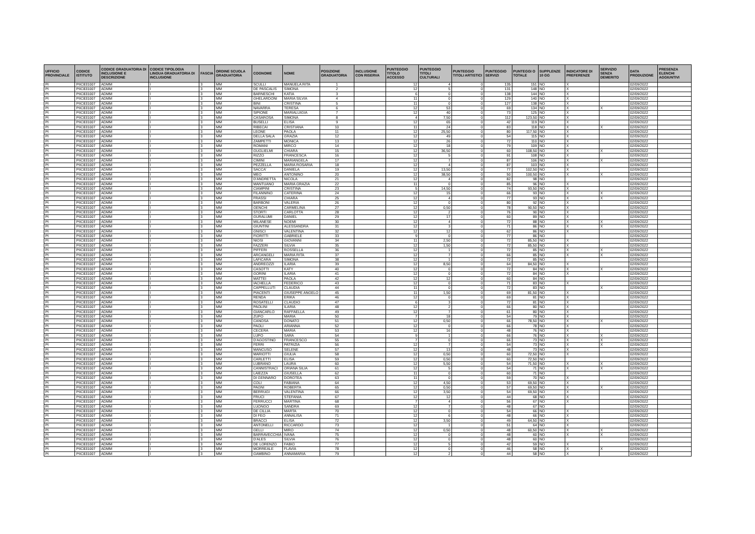| UFFICIO PROVINCIALE | CODICE ISTITUTO | CODICE GRADUATORIA DI INCLUSIONE E DESCRIZIONE | CODICE TIPOLOGIA LINGUA GRADUATORIA DI INCLUSIONE | FASCIA | ORDINE SCUOLA GRADUATORIA | COGNOME | NOME | POSIZIONE GRADUATORIA | INCLUSIONE CON RISERVA | PUNTEGGIO TITOLO ACCESSO | PUNTEGGIO TITOLI CULTURALI | PUNTEGGIO TITOLI ARTISTICI | PUNTEGGIO SERVIZI | PUNTEGGI O TOTALE | SUPPLENZE 10 GG | INDICATORE DI PREFERENZE | SERVIZIO SENZA DEMERITO | DATA PRODUZIONE | PRESENZA ELENCHI AGGIUNTIVI |
| --- | --- | --- | --- | --- | --- | --- | --- | --- | --- | --- | --- | --- | --- | --- | --- | --- | --- | --- | --- |
| PI | PIIC831007 | ADMM | I | 3 | MM | SCULLI | MANUELA RITA | 1 | | 12 | 4 | 0 | 135 | 151 | NO | X | | 02/09/2022 | |
| PI | PIIC831007 | ADMM | I | 3 | MM | DE PASCALIS | SIMONA | 2 | | 12 | 5 | 0 | 131 | 148 | NO | X | | 02/09/2022 | |
| PI | PIIC831007 | ADMM | I | 3 | MM | BARNESCHI | KATIA | 3 | | 6 | 0 | 0 | 138 | 144 | NO | X | | 02/09/2022 | |
| PI | PIIC831007 | ADMM | I | 3 | MM | GHELARDONI | MARIA SILVIA | 4 | | 11 | 0 | 0 | 129 | 140 | NO | X | | 02/09/2022 | |
| PI | PIIC831007 | ADMM | I | 3 | MM | BINI | CRISTINA | 5 | | 11 | 0 | 0 | 127 | 138 | NO | X | | 02/09/2022 | |
| PI | PIIC831007 | ADMM | I | 3 | MM | NAVARRA | TERESA | 6 | | 12 | 53 | 0 | 69 | 134 | NO | X | X | 02/09/2022 | |
| PI | PIIC831007 | ADMM | I | 3 | MM | SIPIONE | MARIALUIGIA | 7 | | 12 | 40 | 0 | 73 | 125 | NO | X | | 02/09/2022 | |
| PI | PIIC831007 | ADMM | I | 3 | MM | CASAROSA | SIMONA | 8 | | 4 | 7,50 | 0 | 112 | 123,50 | NO | X | | 02/09/2022 | |
| PI | PIIC831007 | ADMM | I | 3 | MM | BUSELLI | ELISA | 9 | | 12 | 65 | 0 | 42 | 119 | NO | X | | 02/09/2022 | |
| PI | PIIC831007 | ADMM | I | 3 | MM | RIBECAI | CRISTIANA | 10 | | 11 | 24 | 0 | 83 | 118 | NO | X | X | 02/09/2022 | |
| PI | PIIC831007 | ADMM | I | 3 | MM | LEONE | PAOLA | 11 | | 12 | 25,50 | 0 | 80 | 117,50 | NO | X | | 02/09/2022 | |
| PI | PIIC831007 | ADMM | I | 3 | MM | DELLA SALA | GRAZIA | 12 | | 12 | 49 | 0 | 54 | 115 | NO | X | | 02/09/2022 | |
| PI | PIIC831007 | ADMM | I | 3 | MM | ZAMPETTI | MONICA | 13 | | 12 | 26 | 0 | 72 | 110 | NO | X | | 02/09/2022 | |
| PI | PIIC831007 | ADMM | I | 3 | MM | ROMANI | MIRCO | 14 | | 12 | 18 | 0 | 79 | 109 | NO | X | | 02/09/2022 | |
| PI | PIIC831007 | ADMM | I | 3 | MM | GUGLIELMI | CHIARA | 15 | | 12 | 36,50 | 0 | 60 | 108,50 | NO | X | X | 02/09/2022 | |
| PI | PIIC831007 | ADMM | I | 3 | MM | RIZZO | FRANCESCA | 16 | | 12 | 5 | 0 | 91 | 108 | NO | X | | 02/09/2022 | |
| PI | PIIC831007 | ADMM | I | 3 | MM | CIMINI | MARIANGELA | 17 | | 12 | 7 | 0 | 87 | 106 | NO | X | X | 02/09/2022 | |
| PI | PIIC831007 | ADMM | I | 3 | MM | PEZZELLA | MARIA ROSARIA | 18 | | 12 | 4 | 0 | 87 | 103 | NO | X | | 02/09/2022 | |
| PI | PIIC831007 | ADMM | I | 3 | MM | SACCA' | DANIELA | 19 | | 12 | 13,50 | 0 | 77 | 102,50 | NO | X | | 02/09/2022 | |
| PI | PIIC831007 | ADMM | I | 3 | MM | MEO | ANTONINO | 20 | | 12 | 38,50 | 0 | 50 | 100,50 | NO | X | X | 02/09/2022 | |
| PI | PIIC831007 | ADMM | I | 3 | MM | D'ANDRETTA | NICOLA | 21 | | 12 | 4 | 0 | 82 | 98 | NO | | | 02/09/2022 | |
| PI | PIIC831007 | ADMM | I | 3 | MM | MANTUANO | MARIA GRAZIA | 22 | | 11 | 0 | 0 | 85 | 96 | NO | X | | 02/09/2022 | |
| PI | PIIC831007 | ADMM | I | 3 | MM | CIAMPINI | CRISTINA | 23 | | 5 | 14,50 | 0 | 74 | 93,50 | NO | X | | 02/09/2022 | |
| PI | PIIC831007 | ADMM | I | 3 | MM | FILANNINO | CATERINA | 24 | | 12 | 15 | 0 | 66 | 93 | NO | X | X | 02/09/2022 | |
| PI | PIIC831007 | ADMM | I | 3 | MM | FRASSI | CHIARA | 25 | | 12 | 4 | 0 | 77 | 93 | NO | X | X | 02/09/2022 | |
| PI | PIIC831007 | ADMM | I | 3 | MM | BARBONI | VALERIA | 26 | | 12 | 0 | 0 | 80 | 92 | NO | X | | 02/09/2022 | |
| PI | PIIC831007 | ADMM | I | 3 | MM | GENCHI | CARMELINA | 27 | | 12 | 0,50 | 0 | 78 | 90,50 | NO | X | | 02/09/2022 | |
| PI | PIIC831007 | ADMM | I | 3 | MM | STORTI | CARLOTTA | 28 | | 12 | 2 | 0 | 76 | 90 | NO | X | | 02/09/2022 | |
| PI | PIIC831007 | ADMM | I | 3 | MM | GURALUMI | DANIEL | 29 | | 12 | 17 | 0 | 60 | 89 | NO | X | | 02/09/2022 | |
| PI | PIIC831007 | ADMM | I | 3 | MM | MILANESE | NOEMI | 30 | | 12 | 4 | 0 | 72 | 88 | NO | X | X | 02/09/2022 | |
| PI | PIIC831007 | ADMM | I | 3 | MM | GIUNTINI | ALESSANDRA | 31 | | 12 | 3 | 0 | 71 | 86 | NO | X | X | 02/09/2022 | |
| PI | PIIC831007 | ADMM | I | 3 | MM | GNISCI | VALENTINA | 32 | | 12 | 12 | 0 | 62 | 86 | NO | X | | 02/09/2022 | |
| PI | PIIC831007 | ADMM | I | 3 | MM | FIORITTI | GABRIELE | 33 | | 9 | 0 | 0 | 77 | 86 | NO | | | 02/09/2022 | |
| PI | PIIC831007 | ADMM | I | 3 | MM | NIOSI | GIOVANNI | 34 | | 11 | 2,50 | 0 | 72 | 85,50 | NO | X | | 02/09/2022 | |
| PI | PIIC831007 | ADMM | I | 3 | MM | FAZZERI | SILVIA | 35 | | 12 | 1,50 | 0 | 72 | 85,50 | NO | X | | 02/09/2022 | |
| PI | PIIC831007 | ADMM | I | 3 | MM | PIFFERI | ROSSELLA | 36 | | 12 | 1 | 0 | 72 | 85 | NO | X | X | 02/09/2022 | |
| PI | PIIC831007 | ADMM | I | 3 | MM | ARCANGELI | MARIA RITA | 37 | | 12 | 7 | 0 | 66 | 85 | NO | X | X | 02/09/2022 | |
| PI | PIIC831007 | ADMM | I | 3 | MM | LAFICARA | SIMONA | 38 | | 12 | 1 | 0 | 72 | 85 | NO | | | 02/09/2022 | |
| PI | PIIC831007 | ADMM | I | 3 | MM | ANDREOZZI | ILARIA | 39 | | 12 | 8,50 | 0 | 64 | 84,50 | NO | X | | 02/09/2022 | |
| PI | PIIC831007 | ADMM | I | 3 | MM | CASOTTI | KATY | 40 | | 12 | 0 | 0 | 72 | 84 | NO | X | X | 02/09/2022 | |
| PI | PIIC831007 | ADMM | I | 3 | MM | GORINI | ILARIA | 41 | | 12 | 0 | 0 | 72 | 84 | NO | X | | 02/09/2022 | |
| PI | PIIC831007 | ADMM | I | 3 | MM | MATTEI | PAOLA | 42 | | 12 | 12 | 0 | 60 | 84 | NO | | | 02/09/2022 | |
| PI | PIIC831007 | ADMM | I | 3 | MM | IACHELLA | FEDERICO | 43 | | 12 | 0 | 0 | 71 | 83 | NO | X | | 02/09/2022 | |
| PI | PIIC831007 | ADMM | I | 3 | MM | CAPPELLUTI | CLAUDIA | 44 | | 11 | 0 | 0 | 72 | 83 | NO | | X | 02/09/2022 | |
| PI | PIIC831007 | ADMM | I | 3 | MM | PIACENTI | GIUSEPPE ANGELO | 45 | | 11 | 1,50 | 0 | 69 | 81,50 | NO | X | | 02/09/2022 | |
| PI | PIIC831007 | ADMM | I | 3 | MM | RENDA | ERIKA | 46 | | 12 | 0 | 0 | 69 | 81 | NO | X | | 02/09/2022 | |
| PI | PIIC831007 | ADMM | I | 3 | MM | ROSATELLI | CLAUDIO | 47 | | 6 | 3 | 0 | 72 | 81 | NO | X | | 02/09/2022 | |
| PI | PIIC831007 | ADMM | I | 3 | MM | PAOLINI | ILARIA | 48 | | 12 | 2 | 0 | 66 | 80 | NO | X | | 02/09/2022 | |
| PI | PIIC831007 | ADMM | I | 3 | MM | GIANCARLO | RAFFAELLA | 49 | | 12 | 7 | 0 | 61 | 80 | NO | X | | 02/09/2022 | |
| PI | PIIC831007 | ADMM | I | 3 | MM | ZUPO | MARIA | 50 | | 7 | 18 | 0 | 54 | 79 | NO | X | | 02/09/2022 | |
| PI | PIIC831007 | ADMM | I | 3 | MM | CANOSA | DONATO | 51 | | 12 | 0,50 | 0 | 66 | 78,50 | NO | X | X | 02/09/2022 | |
| PI | PIIC831007 | ADMM | I | 3 | MM | PAOLI | ARIANNA | 52 | | 12 | 0 | 0 | 66 | 78 | NO | X | | 02/09/2022 | |
| PI | PIIC831007 | ADMM | I | 3 | MM | CECERA | MARIA | 53 | | 12 | 16 | 0 | 48 | 76 | NO | X | | 02/09/2022 | |
| PI | PIIC831007 | ADMM | I | 3 | MM | LUPO | SARA | 54 | | 9 | 1 | 0 | 66 | 76 | NO | X | X | 02/09/2022 | |
| PI | PIIC831007 | ADMM | I | 3 | MM | D'AGOSTINO | FRANCESCO | 55 | | 7 | 0 | 0 | 66 | 73 | NO | X | X | 02/09/2022 | |
| PI | PIIC831007 | ADMM | I | 3 | MM | FERRI | PATRIZIA | 56 | | 12 | 7 | 0 | 54 | 73 | NO | X | X | 02/09/2022 | |
| PI | PIIC831007 | ADMM | I | 3 | MM | MANCUSO | SELENE | 57 | | 12 | 13 | 0 | 48 | 73 | NO | X | | 02/09/2022 | |
| PI | PIIC831007 | ADMM | I | 3 | MM | MARIOTTI | GIULIA | 58 | | 12 | 0,50 | 0 | 60 | 72,50 | NO | X | | 02/09/2022 | |
| PI | PIIC831007 | ADMM | I | 3 | MM | CARLETTI | ELISA | 59 | | 12 | 0,50 | 0 | 60 | 72,50 | NO | | | 02/09/2022 | |
| PI | PIIC831007 | ADMM | I | 3 | MM | LUBRANO | LAURA | 60 | | 12 | 5,50 | 0 | 54 | 71,50 | NO | X | X | 02/09/2022 | |
| PI | PIIC831007 | ADMM | I | 3 | MM | CANNISTRACI | ORIANA SILIA | 61 | | 12 | 5 | 0 | 54 | 71 | NO | X | X | 02/09/2022 | |
| PI | PIIC831007 | ADMM | I | 3 | MM | LAIEZZA | GIUSELLA | 62 | | 11 | 0 | 0 | 60 | 71 | NO | | | 02/09/2022 | |
| PI | PIIC831007 | ADMM | I | 3 | MM | DI GENNARO | DOROTEA | 63 | | 11 | 0 | 0 | 59 | 70 | NO | X | | 02/09/2022 | |
| PI | PIIC831007 | ADMM | I | 3 | MM | COLI | FABIANA | 64 | | 12 | 4,50 | 0 | 53 | 69,50 | NO | X | | 02/09/2022 | |
| PI | PIIC831007 | ADMM | I | 3 | MM | PAGNI | ROBERTA | 65 | | 12 | 0,50 | 0 | 57 | 69,50 | NO | X | X | 02/09/2022 | |
| PI | PIIC831007 | ADMM | I | 3 | MM | BERRUGI | VALENTINA | 66 | | 12 | 3,50 | 0 | 54 | 69,50 | NO | X | | 02/09/2022 | |
| PI | PIIC831007 | ADMM | I | 3 | MM | FRUCI | STEFANIA | 67 | | 12 | 12 | 0 | 44 | 68 | NO | X | | 02/09/2022 | |
| PI | PIIC831007 | ADMM | I | 3 | MM | FERRUCCI | MARTINA | 68 | | 7 | 4 | 0 | 56 | 67 | NO | X | | 02/09/2022 | |
| PI | PIIC831007 | ADMM | I | 3 | MM | LUONGO | SANDRA | 69 | | 12 | 7 | 0 | 48 | 67 | NO | | | 02/09/2022 | |
| PI | PIIC831007 | ADMM | I | 3 | MM | DE CILLIA | MARTA | 70 | | 12 | 0 | 0 | 54 | 66 | NO | X | | 02/09/2022 | |
| PI | PIIC831007 | ADMM | I | 3 | MM | DI FEO | ANNALISA | 71 | | 12 | 6 | 0 | 48 | 66 | NO | X | | 02/09/2022 | |
| PI | PIIC831007 | ADMM | I | 3 | MM | BRACCI | ELISA | 72 | | 12 | 3,50 | 0 | 49 | 64,50 | NO | X | | 02/09/2022 | |
| PI | PIIC831007 | ADMM | I | 3 | MM | ANTONELLI | RICCARDO | 73 | | 12 | 1 | 0 | 51 | 64 | NO | X | | 02/09/2022 | |
| PI | PIIC831007 | ADMM | I | 3 | MM | GELLI | MIRO | 74 | | 12 | 0,50 | 0 | 48 | 60,50 | NO | X | X | 02/09/2022 | |
| PI | PIIC831007 | ADMM | I | 3 | MM | BARRAVECCHIA | IVANA | 75 | | 12 | 0 | 0 | 48 | 60 | NO | X | X | 02/09/2022 | |
| PI | PIIC831007 | ADMM | I | 3 | MM | D'ALES | SILVIA | 76 | | 12 | 0 | 0 | 48 | 60 | NO | | | 02/09/2022 | |
| PI | PIIC831007 | ADMM | I | 3 | MM | DE LORENZO | FABIO | 77 | | 12 | 5 | 0 | 42 | 59 | NO | X | | 02/09/2022 | |
| PI | PIIC831007 | ADMM | I | 3 | MM | MORREALE | FLAVIA | 78 | | 12 | 0 | 0 | 46 | 58 | NO | X | X | 02/09/2022 | |
| PI | PIIC831007 | ADMM | I | 3 | MM | GAMBINO | ANNAMARIA | 79 | | 12 | 2 | 0 | 44 | 58 | NO | X | | 02/09/2022 | |